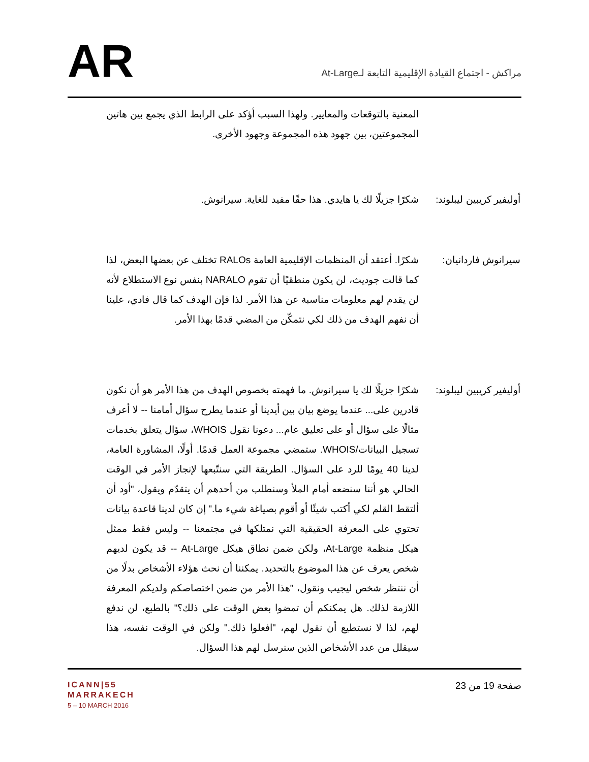AR
مراكش - اجتماع القيادة الإقليمية التابعة لـAt-Large
المعنية بالتوقعات والمعايير. ولهذا السبب أؤكد على الرابط الذي يجمع بين هاتين المجموعتين، بين جهود هذه المجموعة وجهود الأخرى.
أوليفير كريبين ليبلوند:
شكرًا جزيلًا لك يا هايدي. هذا حقًا مفيد للغاية. سيرانوش.
سيرانوش فاردانيان:
شكرًا. أعتقد أن المنظمات الإقليمية العامة RALOs تختلف عن بعضها البعض، لذا كما قالت جوديث، لن يكون منطقيًا أن تقوم NARALO بنفس نوع الاستطلاع لأنه لن يقدم لهم معلومات مناسبة عن هذا الأمر. لذا فإن الهدف كما قال فادي، علينا أن نفهم الهدف من ذلك لكي نتمكّن من المضي قدمًا بهذا الأمر.
أوليفير كريبين ليبلوند:
شكرًا جزيلًا لك يا سيرانوش. ما فهمته بخصوص الهدف من هذا الأمر هو أن نكون قادرين على... عندما يوضع بيان بين أيدينا أو عندما يطرح سؤال أمامنا -- لا أعرف مثالًا على سؤال أو على تعليق عام... دعونا نقول WHOIS، سؤال يتعلق بخدمات تسجيل البيانات/WHOIS. ستمضي مجموعة العمل قدمًا. أولًا، المشاورة العامة، لدينا 40 يومًا للرد على السؤال. الطريقة التي سنتّبعها لإنجاز الأمر في الوقت الحالي هو أننا سنضعه أمام الملأ وسنطلب من أحدهم أن يتقدّم ويقول، "أود أن ألتقط القلم لكي أكتب شيئًا أو أقوم بصياغة شيء ما." إن كان لدينا قاعدة بيانات تحتوي على المعرفة الحقيقية التي نمتلكها في مجتمعنا -- وليس فقط ممثل هيكل منظمة At-Large، ولكن ضمن نطاق هيكل At-Large -- قد يكون لديهم شخص يعرف عن هذا الموضوع بالتحديد. يمكننا أن نحث هؤلاء الأشخاص بدلًا من أن ننتظر شخص ليجيب ونقول، "هذا الأمر من ضمن اختصاصكم ولديكم المعرفة اللازمة لذلك. هل يمكنكم أن تمضوا بعض الوقت على ذلك؟" بالطبع، لن ندفع لهم، لذا لا نستطيع أن نقول لهم، "افعلوا ذلك." ولكن في الوقت نفسه، هذا سيقلل من عدد الأشخاص الذين سنرسل لهم هذا السؤال.
ICANN|55
MARRAKECH
5 – 10 MARCH 2016
صفحة 19 من 23